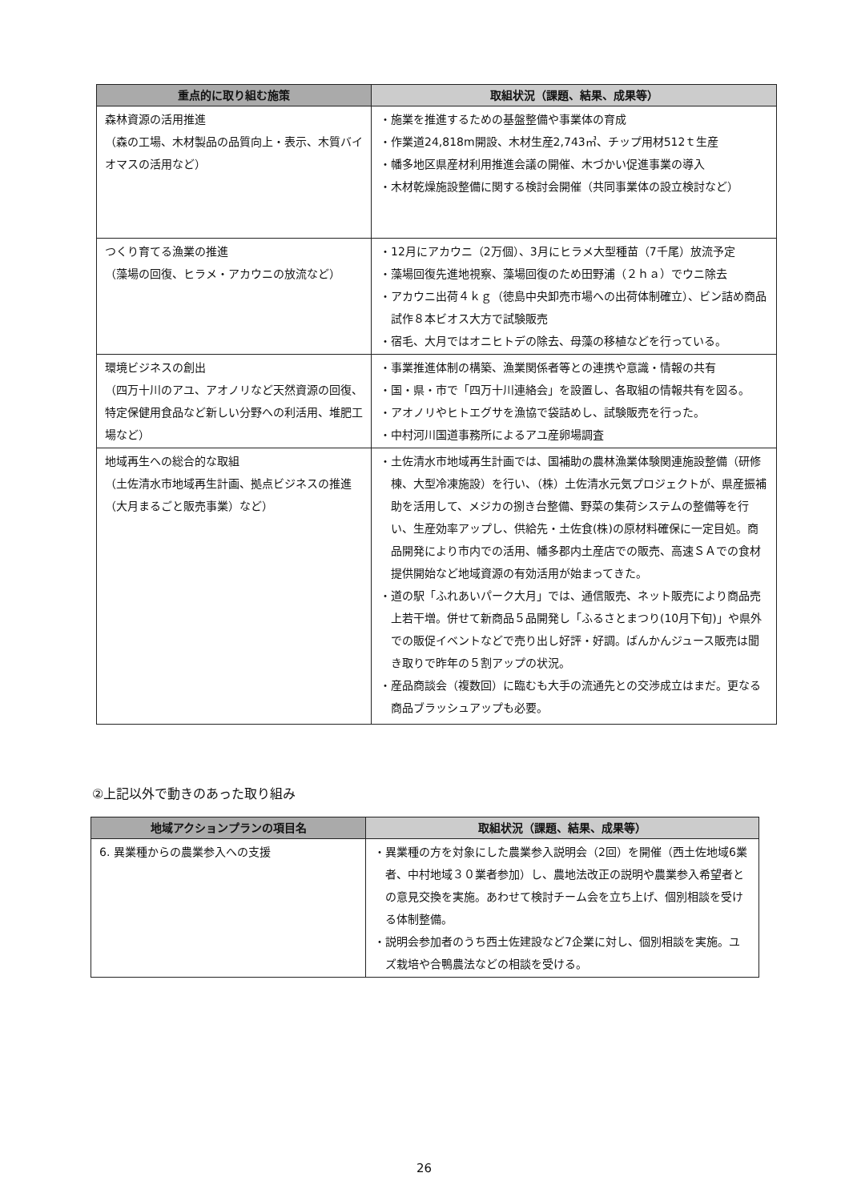| 重点的に取り組む施策 | 取組状況（課題、結果、成果等） |
| --- | --- |
| 森林資源の活用推進 （森の工場、木材製品の品質向上・表示、木質バイオマスの活用など） | ・施業を推進するための基盤整備や事業体の育成 ・作業道24,818m開設、木材生産2,743㎥、チップ用材512ｔ生産 ・幡多地区県産材利用推進会議の開催、木づかい促進事業の導入 ・木材乾燥施設整備に関する検討会開催（共同事業体の設立検討など） |
| つくり育てる漁業の推進 （藻場の回復、ヒラメ・アカウニの放流など） | ・12月にアカウニ（2万個）、3月にヒラメ大型種苗（7千尾）放流予定 ・藻場回復先進地視察、藻場回復のため田野浦（２ｈａ）でウニ除去 ・アカウニ出荷４ｋｇ（徳島中央卸売市場への出荷体制確立）、ビン詰め商品試作８本ビオス大方で試験販売 ・宿毛、大月ではオニヒトデの除去、母藻の移植などを行っている。 |
| 環境ビジネスの創出 （四万十川のアユ、アオノリなど天然資源の回復、特定保健用食品など新しい分野への利活用、堆肥工場など） | ・事業推進体制の構築、漁業関係者等との連携や意識・情報の共有 ・国・県・市で「四万十川連絡会」を設置し、各取組の情報共有を図る。 ・アオノリやヒトエグサを漁協で袋詰めし、試験販売を行った。 ・中村河川国道事務所によるアユ産卵場調査 |
| 地域再生への総合的な取組 （土佐清水市地域再生計画、拠点ビジネスの推進（大月まるごと販売事業）など） | ・土佐清水市地域再生計画では、国補助の農林漁業体験関連施設整備（研修棟、大型冷凍施設）を行い、（株）土佐清水元気プロジェクトが、県産振補助を活用して、メジカの捌き台整備、野菜の集荷システムの整備等を行い、生産効率アップし、供給先・土佐食(株)の原材料確保に一定目処。商品開発により市内での活用、幡多郡内土産店での販売、高速ＳＡでの食材提供開始など地域資源の有効活用が始まってきた。 ・道の駅「ふれあいパーク大月」では、通信販売、ネット販売により商品売上若干増。併せて新商品５品開発し「ふるさとまつり(10月下旬)」や県外での販促イベントなどで売り出し好評・好調。ばんかんジュース販売は聞き取りで昨年の５割アップの状況。 ・産品商談会（複数回）に臨むも大手の流通先との交渉成立はまだ。更なる商品ブラッシュアップも必要。 |
②上記以外で動きのあった取り組み
| 地域アクションプランの項目名 | 取組状況（課題、結果、成果等） |
| --- | --- |
| 6. 異業種からの農業参入への支援 | ・異業種の方を対象にした農業参入説明会（2回）を開催（西土佐地域6業者、中村地域３０業者参加）し、農地法改正の説明や農業参入希望者との意見交換を実施。あわせて検討チーム会を立ち上げ、個別相談を受ける体制整備。 ・説明会参加者のうち西土佐建設など7企業に対し、個別相談を実施。ユズ栽培や合鴨農法などの相談を受ける。 |
26